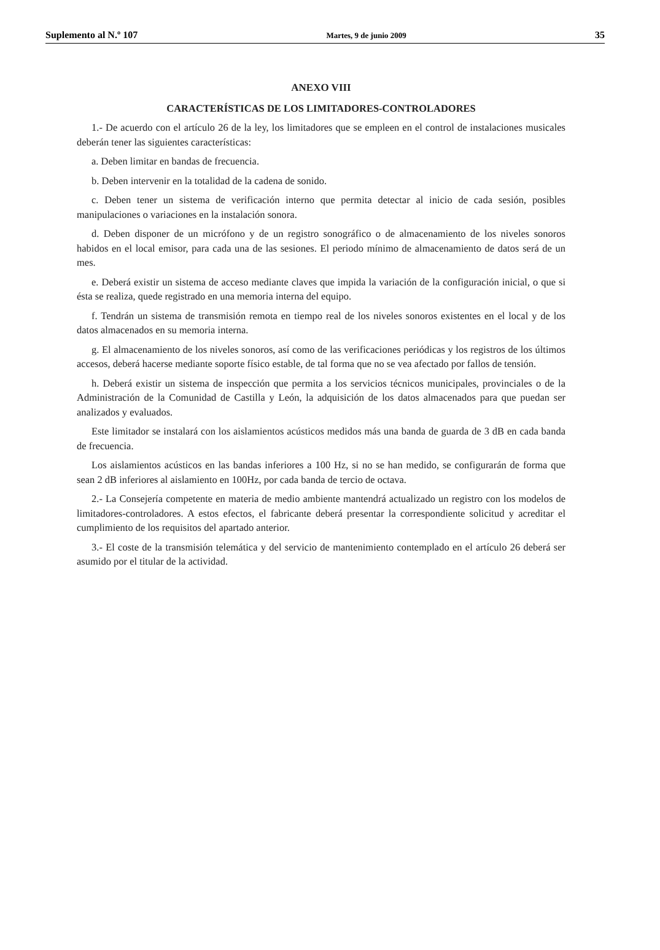Suplemento al N.º 107 Martes, 9 de junio 2009 35
ANEXO VIII
CARACTERÍSTICAS DE LOS LIMITADORES-CONTROLADORES
1.- De acuerdo con el artículo 26 de la ley, los limitadores que se empleen en el control de instalaciones musicales deberán tener las siguientes características:
a. Deben limitar en bandas de frecuencia.
b. Deben intervenir en la totalidad de la cadena de sonido.
c. Deben tener un sistema de verificación interno que permita detectar al inicio de cada sesión, posibles manipulaciones o variaciones en la instalación sonora.
d. Deben disponer de un micrófono y de un registro sonográfico o de almacenamiento de los niveles sonoros habidos en el local emisor, para cada una de las sesiones. El periodo mínimo de almacenamiento de datos será de un mes.
e. Deberá existir un sistema de acceso mediante claves que impida la variación de la configuración inicial, o que si ésta se realiza, quede registrado en una memoria interna del equipo.
f. Tendrán un sistema de transmisión remota en tiempo real de los niveles sonoros existentes en el local y de los datos almacenados en su memoria interna.
g. El almacenamiento de los niveles sonoros, así como de las verificaciones periódicas y los registros de los últimos accesos, deberá hacerse mediante soporte físico estable, de tal forma que no se vea afectado por fallos de tensión.
h. Deberá existir un sistema de inspección que permita a los servicios técnicos municipales, provinciales o de la Administración de la Comunidad de Castilla y León, la adquisición de los datos almacenados para que puedan ser analizados y evaluados.
Este limitador se instalará con los aislamientos acústicos medidos más una banda de guarda de 3 dB en cada banda de frecuencia.
Los aislamientos acústicos en las bandas inferiores a 100 Hz, si no se han medido, se configurarán de forma que sean 2 dB inferiores al aislamiento en 100Hz, por cada banda de tercio de octava.
2.- La Consejería competente en materia de medio ambiente mantendrá actualizado un registro con los modelos de limitadores-controladores. A estos efectos, el fabricante deberá presentar la correspondiente solicitud y acreditar el cumplimiento de los requisitos del apartado anterior.
3.- El coste de la transmisión telemática y del servicio de mantenimiento contemplado en el artículo 26 deberá ser asumido por el titular de la actividad.